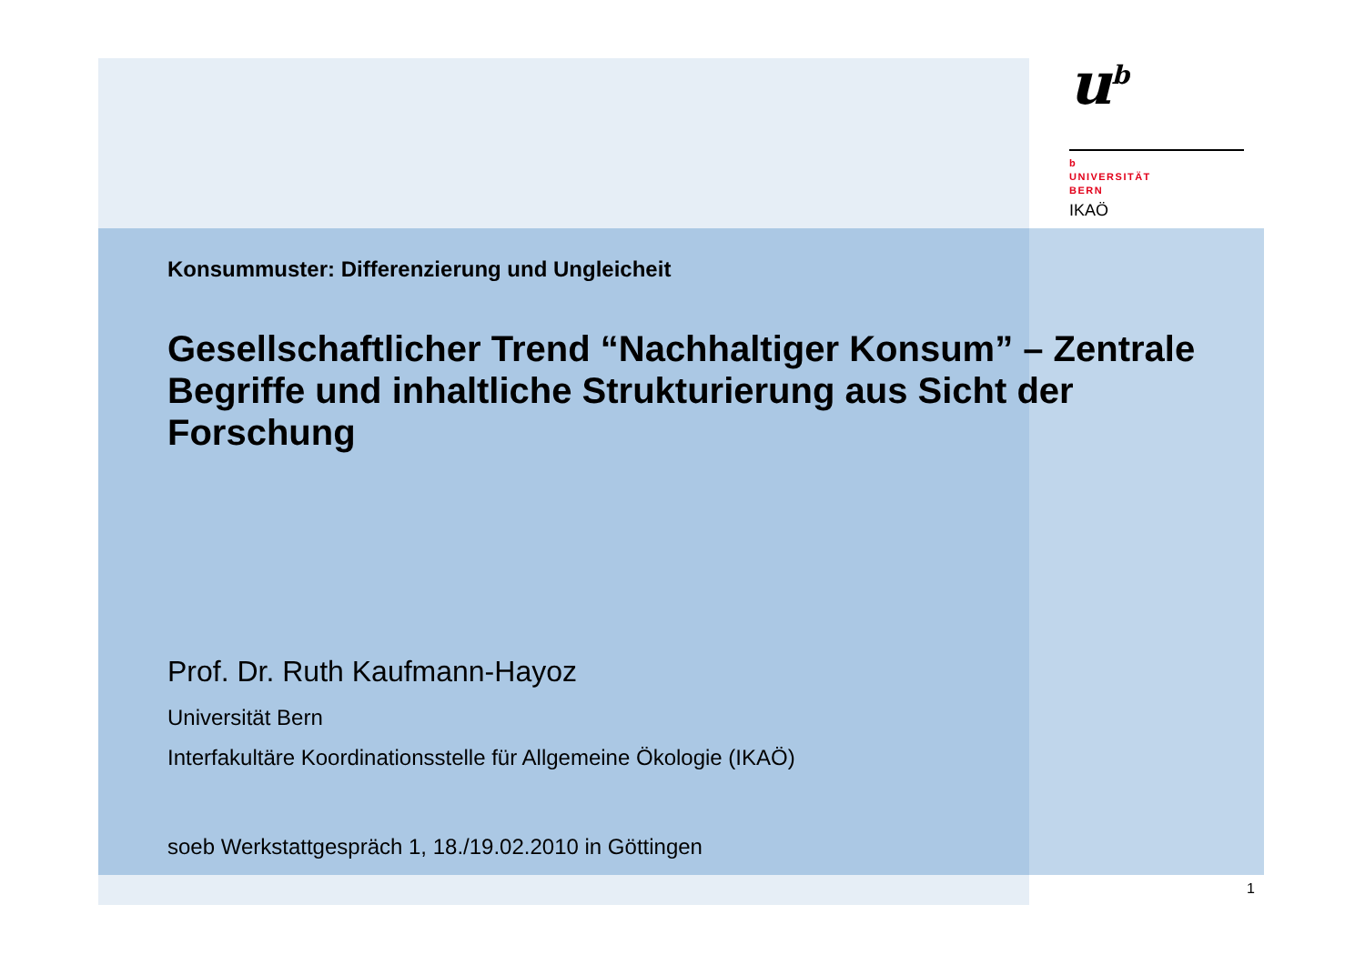u<sup>b</sup>
b
UNIVERSITÄT
BERN
IKAÖ
Konsummuster: Differenzierung und Ungleicheit
Gesellschaftlicher Trend “Nachhaltiger Konsum” – Zentrale Begriffe und inhaltliche Strukturierung aus Sicht der Forschung
Prof. Dr. Ruth Kaufmann-Hayoz
Universität Bern
Interfakultäre Koordinationsstelle für Allgemeine Ökologie (IKAÖ)
soeb Werkstattgespräch 1, 18./19.02.2010 in Göttingen
1